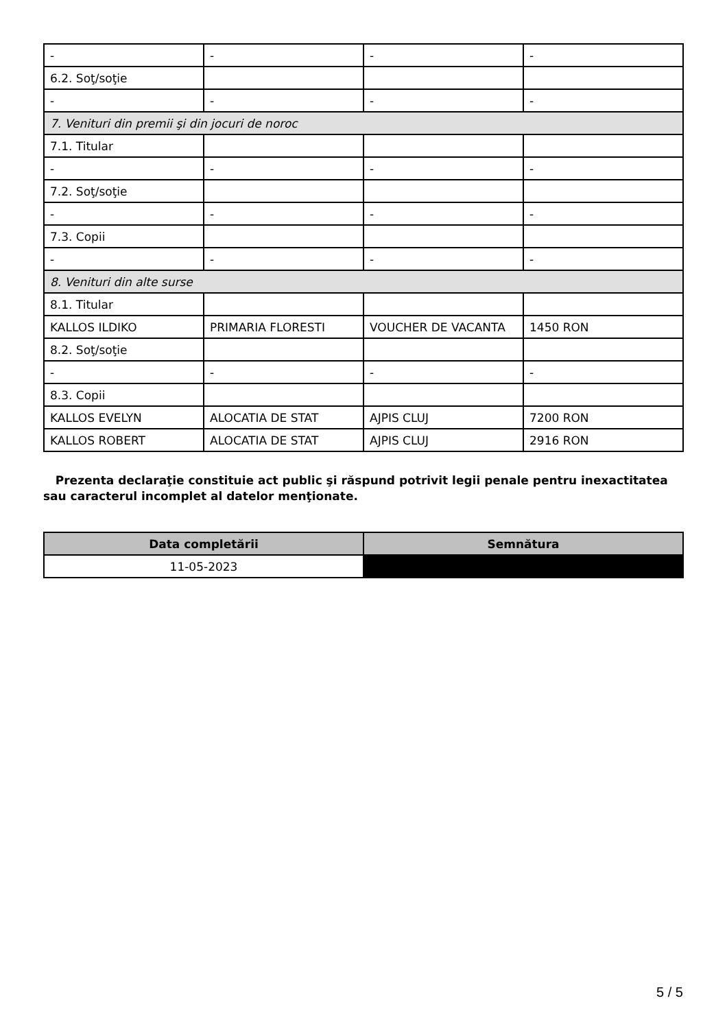| - | - | - | - |
| 6.2. Soţ/soţie | | | |
| - | - | - | - |
| 7. Venituri din premii şi din jocuri de noroc | | | |
| 7.1. Titular | | | |
| - | - | - | - |
| 7.2. Soţ/soţie | | | |
| - | - | - | - |
| 7.3. Copii | | | |
| - | - | - | - |
| 8. Venituri din alte surse | | | |
| 8.1. Titular | | | |
| KALLOS ILDIKO | PRIMARIA FLORESTI | VOUCHER DE VACANTA | 1450 RON |
| 8.2. Soţ/soţie | | | |
| - | - | - | - |
| 8.3. Copii | | | |
| KALLOS EVELYN | ALOCATIA DE STAT | AJPIS CLUJ | 7200 RON |
| KALLOS ROBERT | ALOCATIA DE STAT | AJPIS CLUJ | 2916 RON |
Prezenta declaraţie constituie act public şi răspund potrivit legii penale pentru inexactitatea sau caracterul incomplet al datelor menţionate.
| Data completării | Semnătura |
| --- | --- |
| 11-05-2023 | |
5 / 5